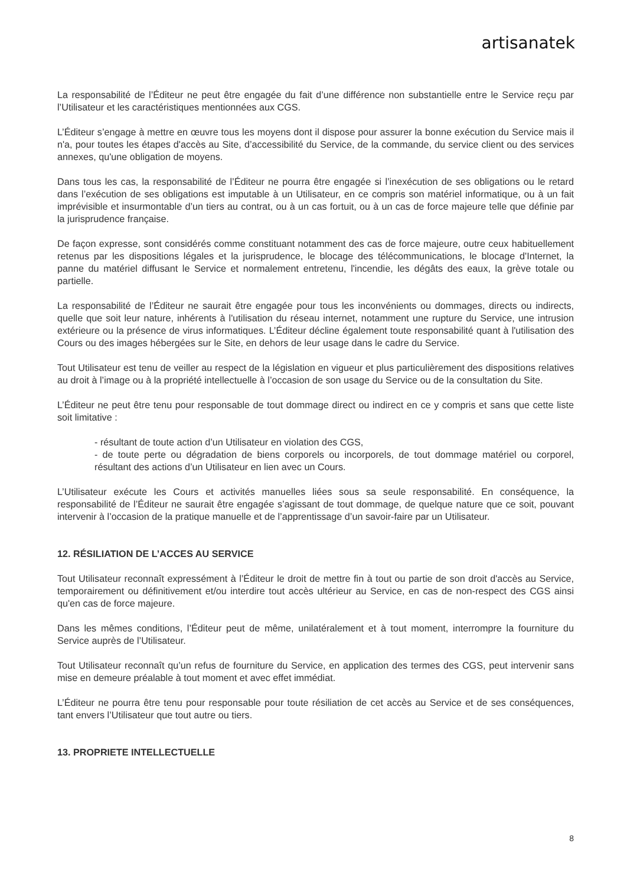artisanatek
La responsabilité de l’Éditeur ne peut être engagée du fait d’une différence non substantielle entre le Service reçu par l’Utilisateur et les caractéristiques mentionnées aux CGS.
L’Éditeur s’engage à mettre en œuvre tous les moyens dont il dispose pour assurer la bonne exécution du Service mais il n'a, pour toutes les étapes d'accès au Site, d’accessibilité du Service, de la commande, du service client ou des services annexes, qu'une obligation de moyens.
Dans tous les cas, la responsabilité de l’Éditeur ne pourra être engagée si l’inexécution de ses obligations ou le retard dans l’exécution de ses obligations est imputable à un Utilisateur, en ce compris son matériel informatique, ou à un fait imprévisible et insurmontable d’un tiers au contrat, ou à un cas fortuit, ou à un cas de force majeure telle que définie par la jurisprudence française.
De façon expresse, sont considérés comme constituant notamment des cas de force majeure, outre ceux habituellement retenus par les dispositions légales et la jurisprudence, le blocage des télécommunications, le blocage d'Internet, la panne du matériel diffusant le Service et normalement entretenu, l'incendie, les dégâts des eaux, la grève totale ou partielle.
La responsabilité de l’Éditeur ne saurait être engagée pour tous les inconvénients ou dommages, directs ou indirects, quelle que soit leur nature, inhérents à l'utilisation du réseau internet, notamment une rupture du Service, une intrusion extérieure ou la présence de virus informatiques. L’Éditeur décline également toute responsabilité quant à l'utilisation des Cours ou des images hébergées sur le Site, en dehors de leur usage dans le cadre du Service.
Tout Utilisateur est tenu de veiller au respect de la législation en vigueur et plus particulièrement des dispositions relatives au droit à l’image ou à la propriété intellectuelle à l’occasion de son usage du Service ou de la consultation du Site.
L’Éditeur ne peut être tenu pour responsable de tout dommage direct ou indirect en ce y compris et sans que cette liste soit limitative :
- résultant de toute action d’un Utilisateur en violation des CGS,
- de toute perte ou dégradation de biens corporels ou incorporels, de tout dommage matériel ou corporel, résultant des actions d’un Utilisateur en lien avec un Cours.
L’Utilisateur exécute les Cours et activités manuelles liées sous sa seule responsabilité. En conséquence, la responsabilité de l’Éditeur ne saurait être engagée s’agissant de tout dommage, de quelque nature que ce soit, pouvant intervenir à l’occasion de la pratique manuelle et de l’apprentissage d’un savoir-faire par un Utilisateur.
12. RÉSILIATION DE L’ACCES AU SERVICE
Tout Utilisateur reconnaît expressément à l’Éditeur le droit de mettre fin à tout ou partie de son droit d'accès au Service, temporairement ou définitivement et/ou interdire tout accès ultérieur au Service, en cas de non-respect des CGS ainsi qu'en cas de force majeure.
Dans les mêmes conditions, l’Éditeur peut de même, unilatéralement et à tout moment, interrompre la fourniture du Service auprès de l’Utilisateur.
Tout Utilisateur reconnaît qu’un refus de fourniture du Service, en application des termes des CGS, peut intervenir sans mise en demeure préalable à tout moment et avec effet immédiat.
L’Éditeur ne pourra être tenu pour responsable pour toute résiliation de cet accès au Service et de ses conséquences, tant envers l’Utilisateur que tout autre ou tiers.
13. PROPRIETE INTELLECTUELLE
8